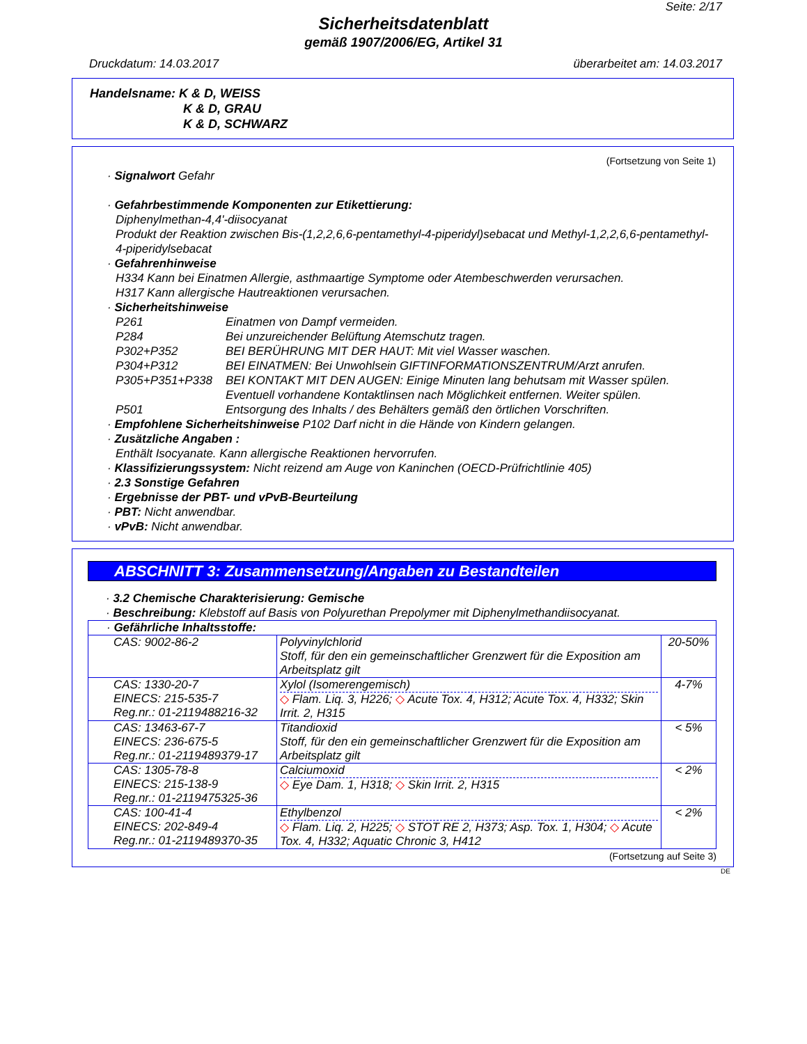Seite: 2/17
Sicherheitsdatenblatt
gemäß 1907/2006/EG, Artikel 31
Druckdatum: 14.03.2017 überarbeitet am: 14.03.2017
Handelsname: K & D, WEISS
K & D, GRAU
K & D, SCHWARZ
(Fortsetzung von Seite 1)
· Signalwort Gefahr
· Gefahrbestimmende Komponenten zur Etikettierung:
Diphenylmethan-4,4'-diisocyanat
Produkt der Reaktion zwischen Bis-(1,2,2,6,6-pentamethyl-4-piperidyl)sebacat und Methyl-1,2,2,6,6-pentamethyl-4-piperidylsebacat
· Gefahrenhinweise
H334 Kann bei Einatmen Allergie, asthmaartige Symptome oder Atembeschwerden verursachen.
H317 Kann allergische Hautreaktionen verursachen.
· Sicherheitshinweise
P261 Einatmen von Dampf vermeiden.
P284 Bei unzureichender Belüftung Atemschutz tragen.
P302+P352 BEI BERÜHRUNG MIT DER HAUT: Mit viel Wasser waschen.
P304+P312 BEI EINATMEN: Bei Unwohlsein GIFTINFORMATIONSZENTRUM/Arzt anrufen.
P305+P351+P338 BEI KONTAKT MIT DEN AUGEN: Einige Minuten lang behutsam mit Wasser spülen. Eventuell vorhandene Kontaktlinsen nach Möglichkeit entfernen. Weiter spülen.
P501 Entsorgung des Inhalts / des Behälters gemäß den örtlichen Vorschriften.
· Empfohlene Sicherheitshinweise P102 Darf nicht in die Hände von Kindern gelangen.
· Zusätzliche Angaben :
Enthält Isocyanate. Kann allergische Reaktionen hervorrufen.
· Klassifizierungssystem: Nicht reizend am Auge von Kaninchen (OECD-Prüfrichtlinie 405)
· 2.3 Sonstige Gefahren
· Ergebnisse der PBT- und vPvB-Beurteilung
· PBT: Nicht anwendbar.
· vPvB: Nicht anwendbar.
ABSCHNITT 3: Zusammensetzung/Angaben zu Bestandteilen
· 3.2 Chemische Charakterisierung: Gemische
· Beschreibung: Klebstoff auf Basis von Polyurethan Prepolymer mit Diphenylmethandiisocyanat.
| · Gefährliche Inhaltsstoffe: | | |
| CAS: 9002-86-2 | Polyvinylchlorid Stoff, für den ein gemeinschaftlicher Grenzwert für die Exposition am Arbeitsplatz gilt | 20-50% |
| CAS: 1330-20-7 EINECS: 215-535-7 Reg.nr.: 01-2119488216-32 | Xylol (Isomerengemisch) ◇ Flam. Liq. 3, H226; ◇ Acute Tox. 4, H312; Acute Tox. 4, H332; Skin Irrit. 2, H315 | 4-7% |
| CAS: 13463-67-7 EINECS: 236-675-5 Reg.nr.: 01-2119489379-17 | Titandioxid Stoff, für den ein gemeinschaftlicher Grenzwert für die Exposition am Arbeitsplatz gilt | < 5% |
| CAS: 1305-78-8 EINECS: 215-138-9 Reg.nr.: 01-2119475325-36 | Calciumoxid ◇ Eye Dam. 1, H318; ◇ Skin Irrit. 2, H315 | < 2% |
| CAS: 100-41-4 EINECS: 202-849-4 Reg.nr.: 01-2119489370-35 | Ethylbenzol ◇ Flam. Liq. 2, H225; ◇ STOT RE 2, H373; Asp. Tox. 1, H304; ◇ Acute Tox. 4, H332; Aquatic Chronic 3, H412 | < 2% |
(Fortsetzung auf Seite 3)
DE